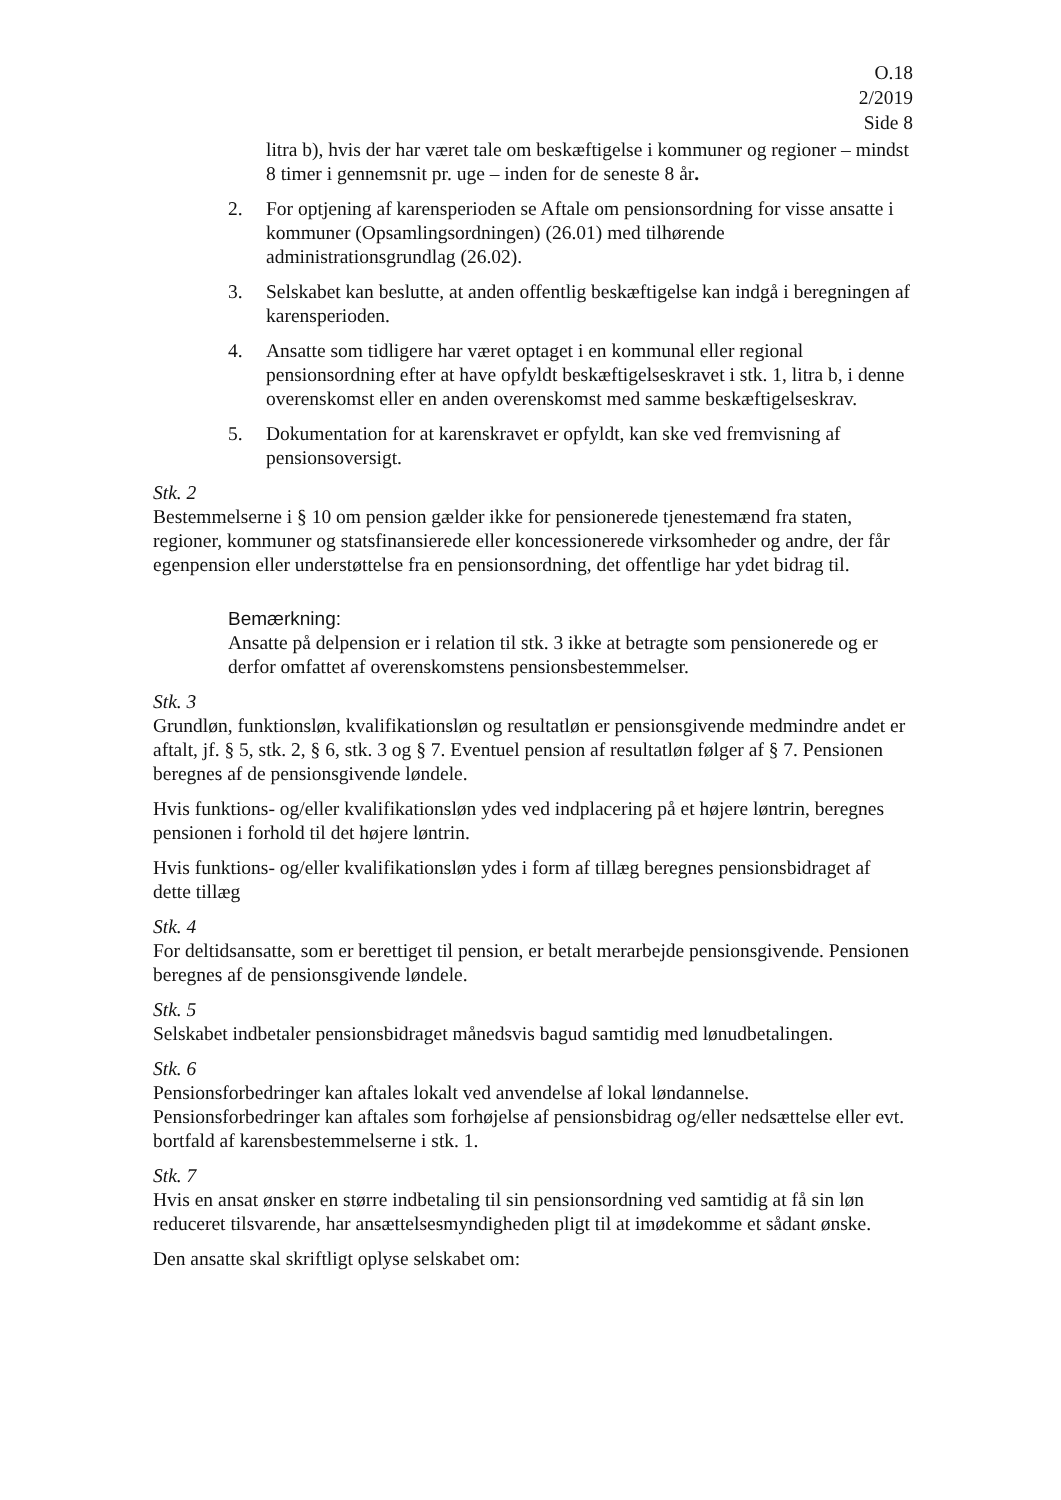O.18
2/2019
Side 8
litra b), hvis der har været tale om beskæftigelse i kommuner og regioner – mindst 8 timer i gennemsnit pr. uge – inden for de seneste 8 år.
2. For optjening af karensperioden se Aftale om pensionsordning for visse ansatte i kommuner (Opsamlingsordningen) (26.01) med tilhørende administrationsgrundlag (26.02).
3. Selskabet kan beslutte, at anden offentlig beskæftigelse kan indgå i beregningen af karensperioden.
4. Ansatte som tidligere har været optaget i en kommunal eller regional pensionsordning efter at have opfyldt beskæftigelseskravet i stk. 1, litra b, i denne overenskomst eller en anden overenskomst med samme beskæftigelseskrav.
5. Dokumentation for at karenskravet er opfyldt, kan ske ved fremvisning af pensionsoversigt.
Stk. 2
Bestemmelserne i § 10 om pension gælder ikke for pensionerede tjenestemænd fra staten, regioner, kommuner og statsfinansierede eller koncessionerede virksomheder og andre, der får egenpension eller understøttelse fra en pensionsordning, det offentlige har ydet bidrag til.
Bemærkning:
Ansatte på delpension er i relation til stk. 3 ikke at betragte som pensionerede og er derfor omfattet af overenskomstens pensionsbestemmelser.
Stk. 3
Grundløn, funktionsløn, kvalifikationsløn og resultatløn er pensionsgivende medmindre andet er aftalt, jf. § 5, stk. 2, § 6, stk. 3 og § 7. Eventuel pension af resultatløn følger af § 7. Pensionen beregnes af de pensionsgivende løndele.
Hvis funktions- og/eller kvalifikationsløn ydes ved indplacering på et højere løntrin, beregnes pensionen i forhold til det højere løntrin.
Hvis funktions- og/eller kvalifikationsløn ydes i form af tillæg beregnes pensionsbidraget af dette tillæg
Stk. 4
For deltidsansatte, som er berettiget til pension, er betalt merarbejde pensionsgivende. Pensionen beregnes af de pensionsgivende løndele.
Stk. 5
Selskabet indbetaler pensionsbidraget månedsvis bagud samtidig med lønudbetalingen.
Stk. 6
Pensionsforbedringer kan aftales lokalt ved anvendelse af lokal løndannelse. Pensionsforbedringer kan aftales som forhøjelse af pensionsbidrag og/eller nedsættelse eller evt. bortfald af karensbestemmelserne i stk. 1.
Stk. 7
Hvis en ansat ønsker en større indbetaling til sin pensionsordning ved samtidig at få sin løn reduceret tilsvarende, har ansættelsesmyndigheden pligt til at imødekomme et sådant ønske.
Den ansatte skal skriftligt oplyse selskabet om: